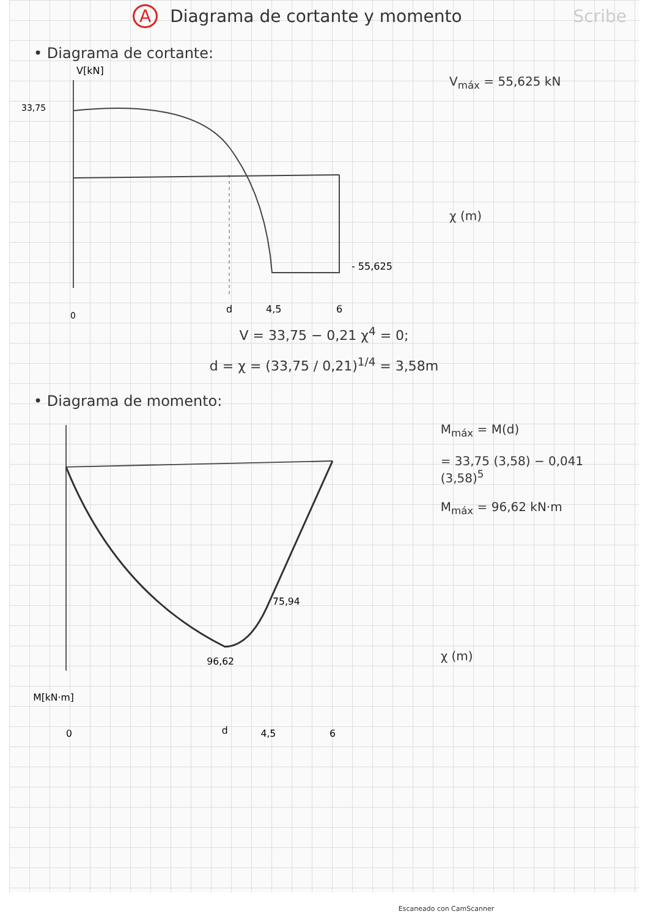A Diagrama de cortante y momento
Scribe
• Diagrama de cortante:
V[kN]
33,75
- 55,625
0
d
4,5
6
V<sub>máx</sub> = 55,625 kN
χ (m)
V = 33,75 − 0,21 χ<sup>4</sup> = 0;
d = χ = (33,75 / 0,21)<sup>1/4</sup> = 3,58m
• Diagrama de momento:
75,94
96,62
M[kN·m]
0
d
4,5
6
M<sub>máx</sub> = M(d)
= 33,75 (3,58) − 0,041 (3,58)<sup>5</sup>
M<sub>máx</sub> = 96,62 kN·m
χ (m)
Escaneado con CamScanner